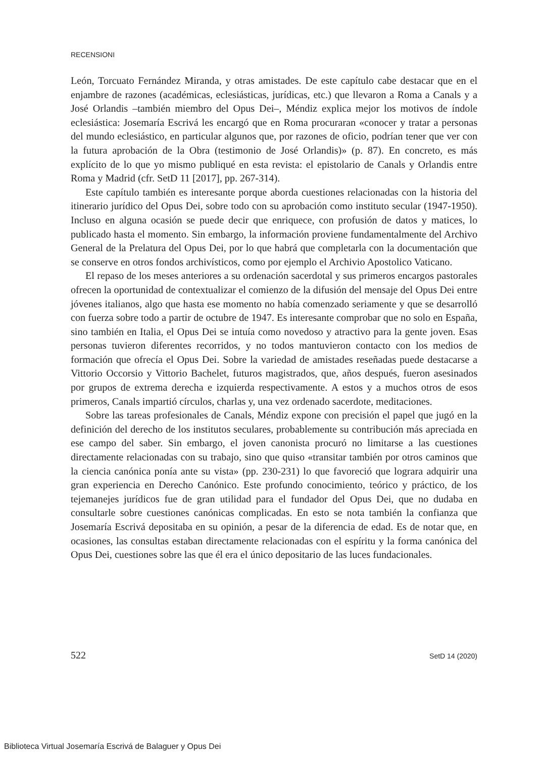RECENSIONI
León, Torcuato Fernández Miranda, y otras amistades. De este capítulo cabe destacar que en el enjambre de razones (académicas, eclesiásticas, jurídicas, etc.) que llevaron a Roma a Canals y a José Orlandis –también miembro del Opus Dei–, Méndiz explica mejor los motivos de índole eclesiástica: Josemaría Escrivá les encargó que en Roma procuraran «conocer y tratar a personas del mundo eclesiástico, en particular algunos que, por razones de oficio, podrían tener que ver con la futura aprobación de la Obra (testimonio de José Orlandis)» (p. 87). En concreto, es más explícito de lo que yo mismo publiqué en esta revista: el epistolario de Canals y Orlandis entre Roma y Madrid (cfr. SetD 11 [2017], pp. 267-314).
Este capítulo también es interesante porque aborda cuestiones relacionadas con la historia del itinerario jurídico del Opus Dei, sobre todo con su aprobación como instituto secular (1947-1950). Incluso en alguna ocasión se puede decir que enriquece, con profusión de datos y matices, lo publicado hasta el momento. Sin embargo, la información proviene fundamentalmente del Archivo General de la Prelatura del Opus Dei, por lo que habrá que completarla con la documentación que se conserve en otros fondos archivísticos, como por ejemplo el Archivio Apostolico Vaticano.
El repaso de los meses anteriores a su ordenación sacerdotal y sus primeros encargos pastorales ofrecen la oportunidad de contextualizar el comienzo de la difusión del mensaje del Opus Dei entre jóvenes italianos, algo que hasta ese momento no había comenzado seriamente y que se desarrolló con fuerza sobre todo a partir de octubre de 1947. Es interesante comprobar que no solo en España, sino también en Italia, el Opus Dei se intuía como novedoso y atractivo para la gente joven. Esas personas tuvieron diferentes recorridos, y no todos mantuvieron contacto con los medios de formación que ofrecía el Opus Dei. Sobre la variedad de amistades reseñadas puede destacarse a Vittorio Occorsio y Vittorio Bachelet, futuros magistrados, que, años después, fueron asesinados por grupos de extrema derecha e izquierda respectivamente. A estos y a muchos otros de esos primeros, Canals impartió círculos, charlas y, una vez ordenado sacerdote, meditaciones.
Sobre las tareas profesionales de Canals, Méndiz expone con precisión el papel que jugó en la definición del derecho de los institutos seculares, probablemente su contribución más apreciada en ese campo del saber. Sin embargo, el joven canonista procuró no limitarse a las cuestiones directamente relacionadas con su trabajo, sino que quiso «transitar también por otros caminos que la ciencia canónica ponía ante su vista» (pp. 230-231) lo que favoreció que lograra adquirir una gran experiencia en Derecho Canónico. Este profundo conocimiento, teórico y práctico, de los tejemanejes jurídicos fue de gran utilidad para el fundador del Opus Dei, que no dudaba en consultarle sobre cuestiones canónicas complicadas. En esto se nota también la confianza que Josemaría Escrivá depositaba en su opinión, a pesar de la diferencia de edad. Es de notar que, en ocasiones, las consultas estaban directamente relacionadas con el espíritu y la forma canónica del Opus Dei, cuestiones sobre las que él era el único depositario de las luces fundacionales.
522 SetD 14 (2020)
Biblioteca Virtual Josemaría Escrivá de Balaguer y Opus Dei